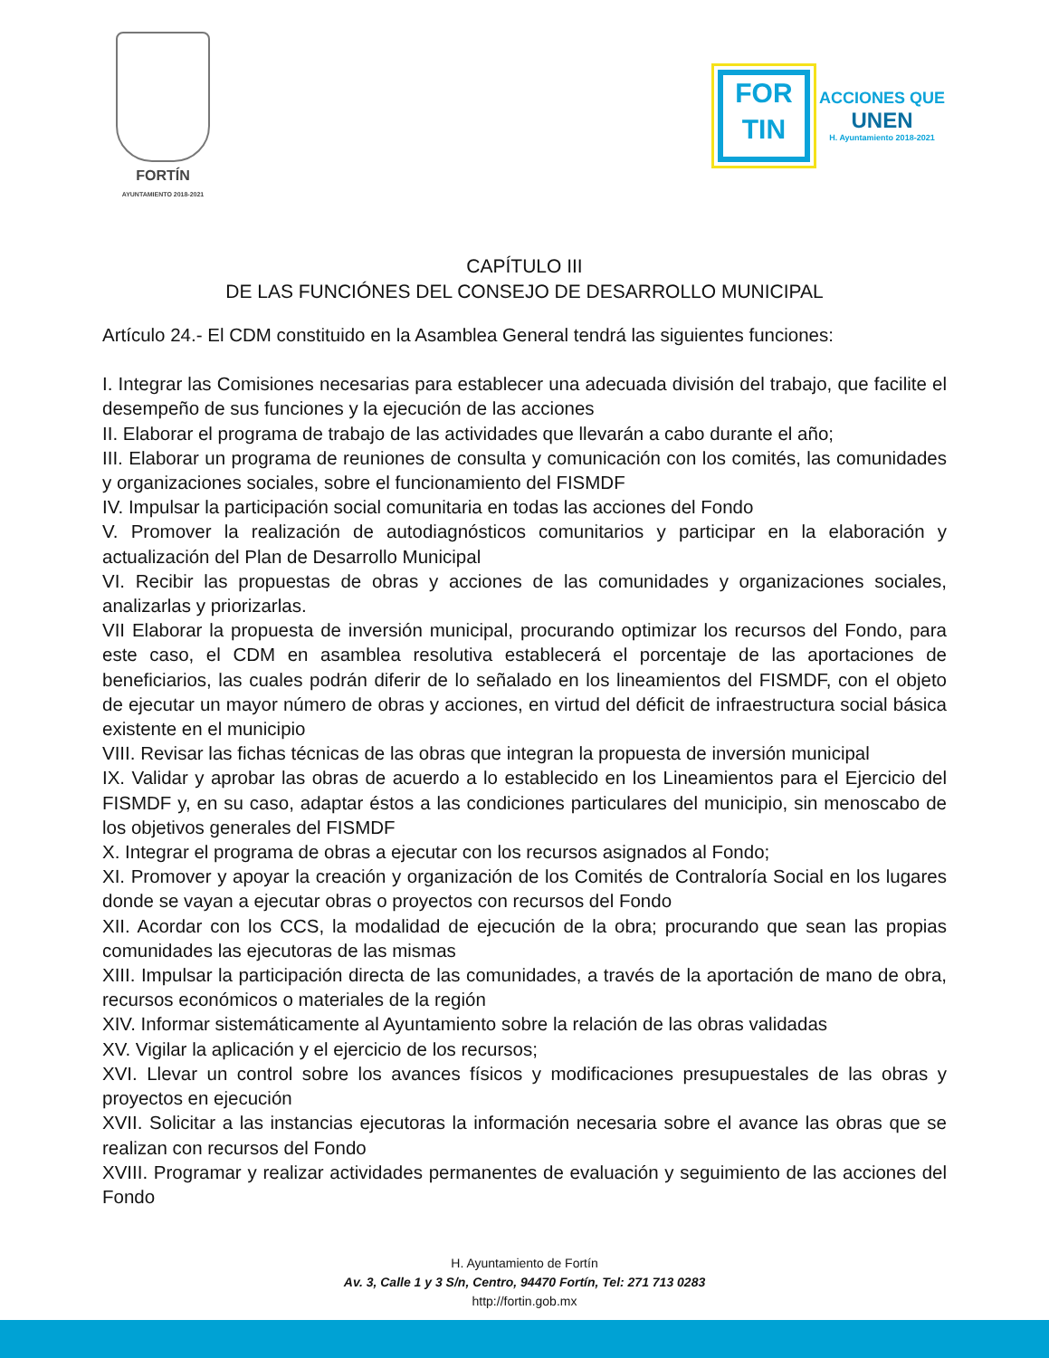FORTÍN
AYUNTAMIENTO 2018-2021
FOR
TIN
ACCIONES QUE
UNEN
H. Ayuntamiento 2018-2021
CAPÍTULO III
DE LAS FUNCIÓNES DEL CONSEJO DE DESARROLLO MUNICIPAL
Artículo 24.- El CDM constituido en la Asamblea General tendrá las siguientes funciones:
I. Integrar las Comisiones necesarias para establecer una adecuada división del trabajo, que facilite el desempeño de sus funciones y la ejecución de las acciones
II. Elaborar el programa de trabajo de las actividades que llevarán a cabo durante el año;
III. Elaborar un programa de reuniones de consulta y comunicación con los comités, las comunidades y organizaciones sociales, sobre el funcionamiento del FISMDF
IV. Impulsar la participación social comunitaria en todas las acciones del Fondo
V. Promover la realización de autodiagnósticos comunitarios y participar en la elaboración y actualización del Plan de Desarrollo Municipal
VI. Recibir las propuestas de obras y acciones de las comunidades y organizaciones sociales, analizarlas y priorizarlas.
VII Elaborar la propuesta de inversión municipal, procurando optimizar los recursos del Fondo, para este caso, el CDM en asamblea resolutiva establecerá el porcentaje de las aportaciones de beneficiarios, las cuales podrán diferir de lo señalado en los lineamientos del FISMDF, con el objeto de ejecutar un mayor número de obras y acciones, en virtud del déficit de infraestructura social básica existente en el municipio
VIII. Revisar las fichas técnicas de las obras que integran la propuesta de inversión municipal
IX. Validar y aprobar las obras de acuerdo a lo establecido en los Lineamientos para el Ejercicio del FISMDF y, en su caso, adaptar éstos a las condiciones particulares del municipio, sin menoscabo de los objetivos generales del FISMDF
X. Integrar el programa de obras a ejecutar con los recursos asignados al Fondo;
XI. Promover y apoyar la creación y organización de los Comités de Contraloría Social en los lugares donde se vayan a ejecutar obras o proyectos con recursos del Fondo
XII. Acordar con los CCS, la modalidad de ejecución de la obra; procurando que sean las propias comunidades las ejecutoras de las mismas
XIII. Impulsar la participación directa de las comunidades, a través de la aportación de mano de obra, recursos económicos o materiales de la región
XIV. Informar sistemáticamente al Ayuntamiento sobre la relación de las obras validadas
XV. Vigilar la aplicación y el ejercicio de los recursos;
XVI. Llevar un control sobre los avances físicos y modificaciones presupuestales de las obras y proyectos en ejecución
XVII. Solicitar a las instancias ejecutoras la información necesaria sobre el avance las obras que se realizan con recursos del Fondo
XVIII. Programar y realizar actividades permanentes de evaluación y seguimiento de las acciones del Fondo
H. Ayuntamiento de Fortín
Av. 3, Calle 1 y 3 S/n, Centro, 94470 Fortín, Tel: 271 713 0283
http://fortin.gob.mx